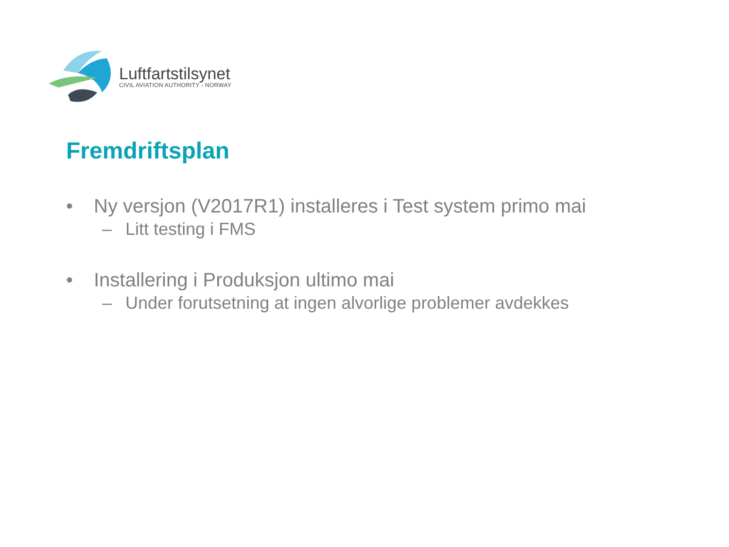Luftfartstilsynet
CIVIL AVIATION AUTHORITY - NORWAY
Fremdriftsplan
• Ny versjon (V2017R1) installeres i Test system primo mai
– Litt testing i FMS
• Installering i Produksjon ultimo mai
– Under forutsetning at ingen alvorlige problemer avdekkes